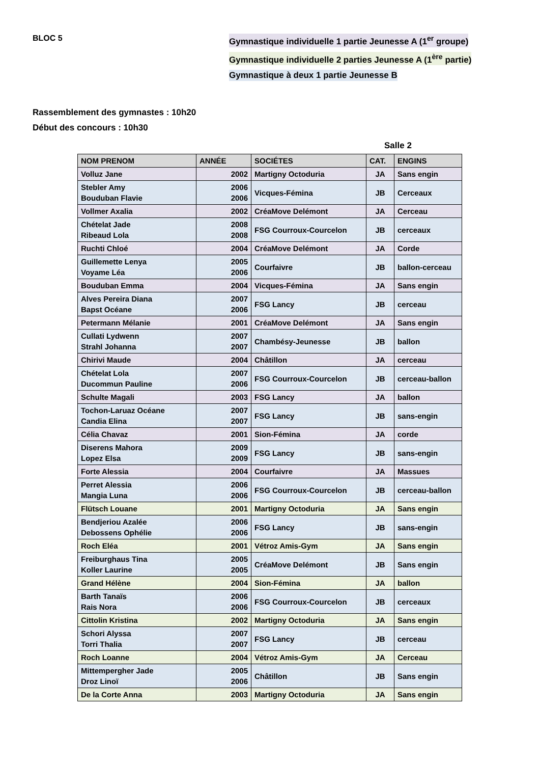BLOC 5 Gymnastique individuelle 1 partie Jeunesse A (1<sup>er</sup> groupe)
Gymnastique individuelle 2 parties Jeunesse A (1<sup>ère</sup> partie)
Gymnastique à deux 1 partie Jeunesse B
Rassemblement des gymnastes : 10h20
Début des concours : 10h30
Salle 2
| NOM PRENOM | ANNÉE | SOCIÉTES | CAT. | ENGINS |
| --- | --- | --- | --- | --- |
| Volluz Jane | 2002 | Martigny Octoduria | JA | Sans engin |
| Stebler Amy Bouduban Flavie | 2006 2006 | Vicques-Fémina | JB | Cerceaux |
| Vollmer Axalia | 2002 | CréaMove Delémont | JA | Cerceau |
| Chételat Jade Ribeaud Lola | 2008 2008 | FSG Courroux-Courcelon | JB | cerceaux |
| Ruchti Chloé | 2004 | CréaMove Delémont | JA | Corde |
| Guillemette Lenya Voyame Léa | 2005 2006 | Courfaivre | JB | ballon-cerceau |
| Bouduban Emma | 2004 | Vicques-Fémina | JA | Sans engin |
| Alves Pereira Diana Bapst Océane | 2007 2006 | FSG Lancy | JB | cerceau |
| Petermann Mélanie | 2001 | CréaMove Delémont | JA | Sans engin |
| Cullati Lydwenn Strahl Johanna | 2007 2007 | Chambésy-Jeunesse | JB | ballon |
| Chirivi Maude | 2004 | Châtillon | JA | cerceau |
| Chételat Lola Ducommun Pauline | 2007 2006 | FSG Courroux-Courcelon | JB | cerceau-ballon |
| Schulte Magali | 2003 | FSG Lancy | JA | ballon |
| Tochon-Laruaz Océane Candia Elina | 2007 2007 | FSG Lancy | JB | sans-engin |
| Célia Chavaz | 2001 | Sion-Fémina | JA | corde |
| Diserens Mahora Lopez Elsa | 2009 2009 | FSG Lancy | JB | sans-engin |
| Forte Alessia | 2004 | Courfaivre | JA | Massues |
| Perret Alessia Mangia Luna | 2006 2006 | FSG Courroux-Courcelon | JB | cerceau-ballon |
| Flütsch Louane | 2001 | Martigny Octoduria | JA | Sans engin |
| Bendjeriou Azalée Debossens Ophélie | 2006 2006 | FSG Lancy | JB | sans-engin |
| Roch Eléa | 2001 | Vétroz Amis-Gym | JA | Sans engin |
| Freiburghaus Tina Koller Laurine | 2005 2005 | CréaMove Delémont | JB | Sans engin |
| Grand Hélène | 2004 | Sion-Fémina | JA | ballon |
| Barth Tanaïs Rais Nora | 2006 2006 | FSG Courroux-Courcelon | JB | cerceaux |
| Cittolin Kristina | 2002 | Martigny Octoduria | JA | Sans engin |
| Schori Alyssa Torri Thalia | 2007 2007 | FSG Lancy | JB | cerceau |
| Roch Loanne | 2004 | Vétroz Amis-Gym | JA | Cerceau |
| Mittempergher Jade Droz Linoï | 2005 2006 | Châtillon | JB | Sans engin |
| De la Corte Anna | 2003 | Martigny Octoduria | JA | Sans engin |